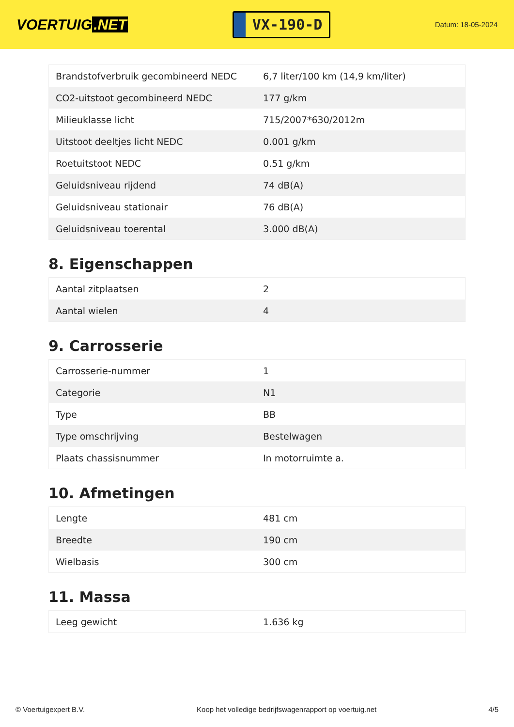VOERTUIG.NET
VX-190-D
Datum: 18-05-2024
| Brandstofverbruik gecombineerd NEDC | 6,7 liter/100 km (14,9 km/liter) |
| CO2-uitstoot gecombineerd NEDC | 177 g/km |
| Milieuklasse licht | 715/2007*630/2012m |
| Uitstoot deeltjes licht NEDC | 0.001 g/km |
| Roetuitstoot NEDC | 0.51 g/km |
| Geluidsniveau rijdend | 74 dB(A) |
| Geluidsniveau stationair | 76 dB(A) |
| Geluidsniveau toerental | 3.000 dB(A) |
8. Eigenschappen
| Aantal zitplaatsen | 2 |
| Aantal wielen | 4 |
9. Carrosserie
| Carrosserie-nummer | 1 |
| Categorie | N1 |
| Type | BB |
| Type omschrijving | Bestelwagen |
| Plaats chassisnummer | In motorruimte a. |
10. Afmetingen
| Lengte | 481 cm |
| Breedte | 190 cm |
| Wielbasis | 300 cm |
11. Massa
| Leeg gewicht | 1.636 kg |
© Voertuigexpert B.V. Koop het volledige bedrijfswagenrapport op voertuig.net 4/5